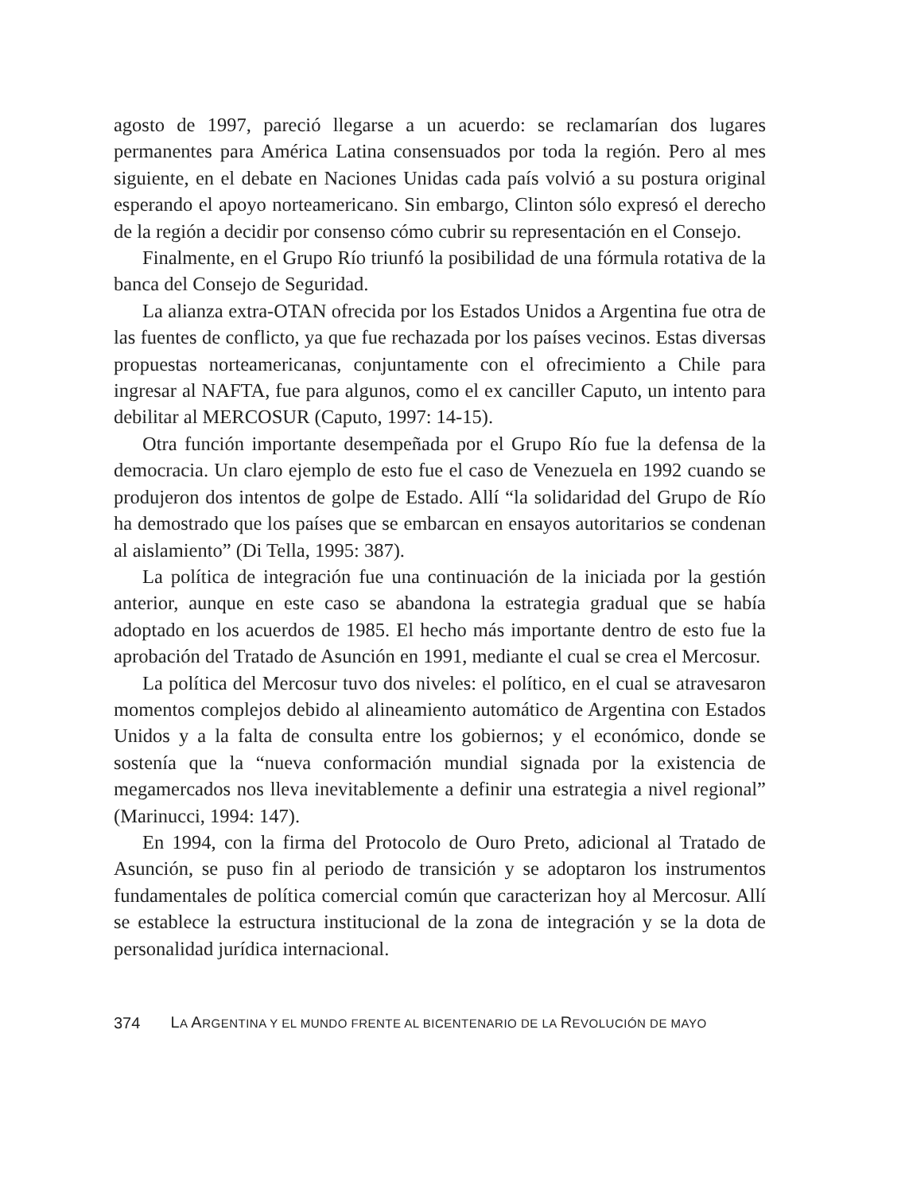agosto de 1997, pareció llegarse a un acuerdo: se reclamarían dos lugares permanentes para América Latina consensuados por toda la región. Pero al mes siguiente, en el debate en Naciones Unidas cada país volvió a su postura original esperando el apoyo norteamericano. Sin embargo, Clinton sólo expresó el derecho de la región a decidir por consenso cómo cubrir su representación en el Consejo.
Finalmente, en el Grupo Río triunfó la posibilidad de una fórmula rotativa de la banca del Consejo de Seguridad.
La alianza extra-OTAN ofrecida por los Estados Unidos a Argentina fue otra de las fuentes de conflicto, ya que fue rechazada por los países vecinos. Estas diversas propuestas norteamericanas, conjuntamente con el ofrecimiento a Chile para ingresar al NAFTA, fue para algunos, como el ex canciller Caputo, un intento para debilitar al MERCOSUR (Caputo, 1997: 14-15).
Otra función importante desempeñada por el Grupo Río fue la defensa de la democracia. Un claro ejemplo de esto fue el caso de Venezuela en 1992 cuando se produjeron dos intentos de golpe de Estado. Allí “la solidaridad del Grupo de Río ha demostrado que los países que se embarcan en ensayos autoritarios se condenan al aislamiento” (Di Tella, 1995: 387).
La política de integración fue una continuación de la iniciada por la gestión anterior, aunque en este caso se abandona la estrategia gradual que se había adoptado en los acuerdos de 1985. El hecho más importante dentro de esto fue la aprobación del Tratado de Asunción en 1991, mediante el cual se crea el Mercosur.
La política del Mercosur tuvo dos niveles: el político, en el cual se atravesaron momentos complejos debido al alineamiento automático de Argentina con Estados Unidos y a la falta de consulta entre los gobiernos; y el económico, donde se sostenía que la “nueva conformación mundial signada por la existencia de megamercados nos lleva inevitablemente a definir una estrategia a nivel regional” (Marinucci, 1994: 147).
En 1994, con la firma del Protocolo de Ouro Preto, adicional al Tratado de Asunción, se puso fin al periodo de transición y se adoptaron los instrumentos fundamentales de política comercial común que caracterizan hoy al Mercosur. Allí se establece la estructura institucional de la zona de integración y se la dota de personalidad jurídica internacional.
374 LA ARGENTINA Y EL MUNDO FRENTE AL BICENTENARIO DE LA REVOLUCIÓN DE MAYO